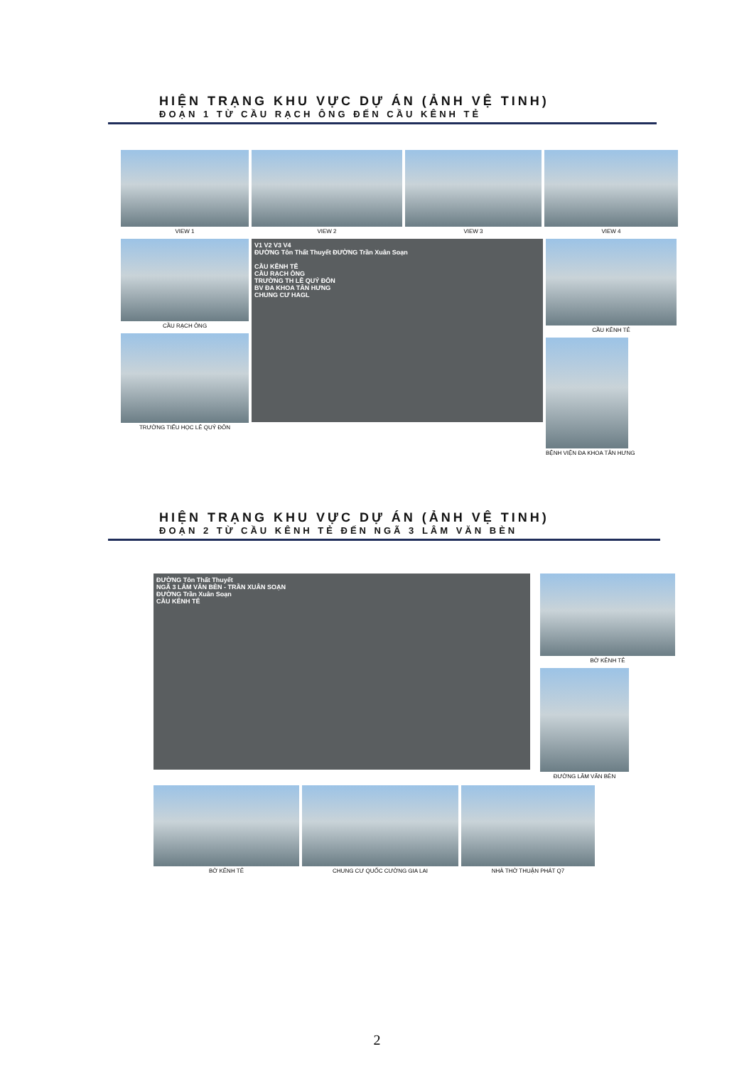HIỆN TRẠNG KHU VỰC DỰ ÁN (ẢNH VỆ TINH)
ĐOẠN 1 TỪ CẦU RẠCH ÔNG ĐẾN CẦU KÊNH TẺ
VIEW 1 VIEW 2 VIEW 3 VIEW 4
CẦU RẠCH ÔNG
TRƯỜNG TIỂU HỌC LÊ QUÝ ĐÔN
V1 V2 V3 V4
ĐƯỜNG Tôn Thất Thuyết ĐƯỜNG Trần Xuân Soạn
CẦU KÊNH TẺ
CẦU RẠCH ÔNG
TRƯỜNG TH LÊ QUÝ ĐÔN
BV ĐA KHOA TÂN HƯNG
CHUNG CƯ HAGL
CẦU KÊNH TẺ
BỆNH VIỆN ĐA KHOA TÂN HƯNG
HIỆN TRẠNG KHU VỰC DỰ ÁN (ẢNH VỆ TINH)
ĐOẠN 2 TỪ CẦU KÊNH TẺ ĐẾN NGÃ 3 LÂM VĂN BÈN
ĐƯỜNG Tôn Thất Thuyết
NGÃ 3 LÂM VĂN BÈN - TRẦN XUÂN SOẠN
ĐƯỜNG Trần Xuân Soạn
CẦU KÊNH TẺ
BỜ KÊNH TẺ
ĐƯỜNG LÂM VĂN BÈN
BỜ KÊNH TẺ CHUNG CƯ QUỐC CƯỜNG GIA LAI
NHÀ THỜ THUẬN PHÁT Q7
2